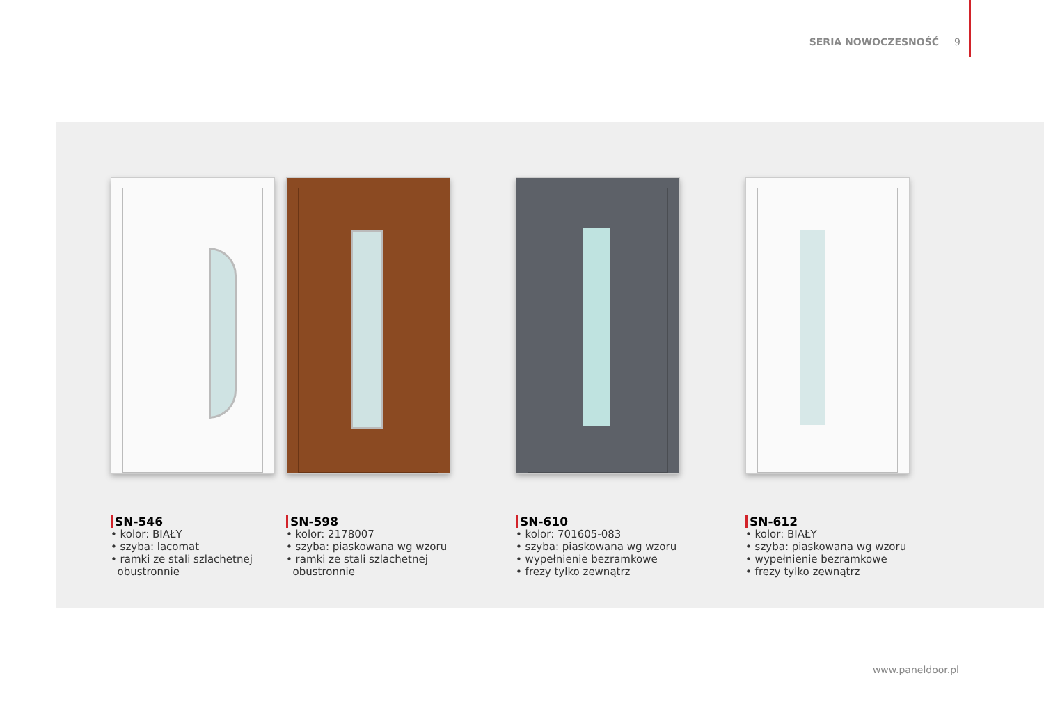SERIA NOWOCZESNOŚĆ 9
SN-546
• kolor: BIAŁY
• szyba: lacomat
• ramki ze stali szlachetnej
obustronnie
SN-598
• kolor: 2178007
• szyba: piaskowana wg wzoru
• ramki ze stali szlachetnej
obustronnie
SN-610
• kolor: 701605-083
• szyba: piaskowana wg wzoru
• wypełnienie bezramkowe
• frezy tylko zewnątrz
SN-612
• kolor: BIAŁY
• szyba: piaskowana wg wzoru
• wypełnienie bezramkowe
• frezy tylko zewnątrz
www.paneldoor.pl